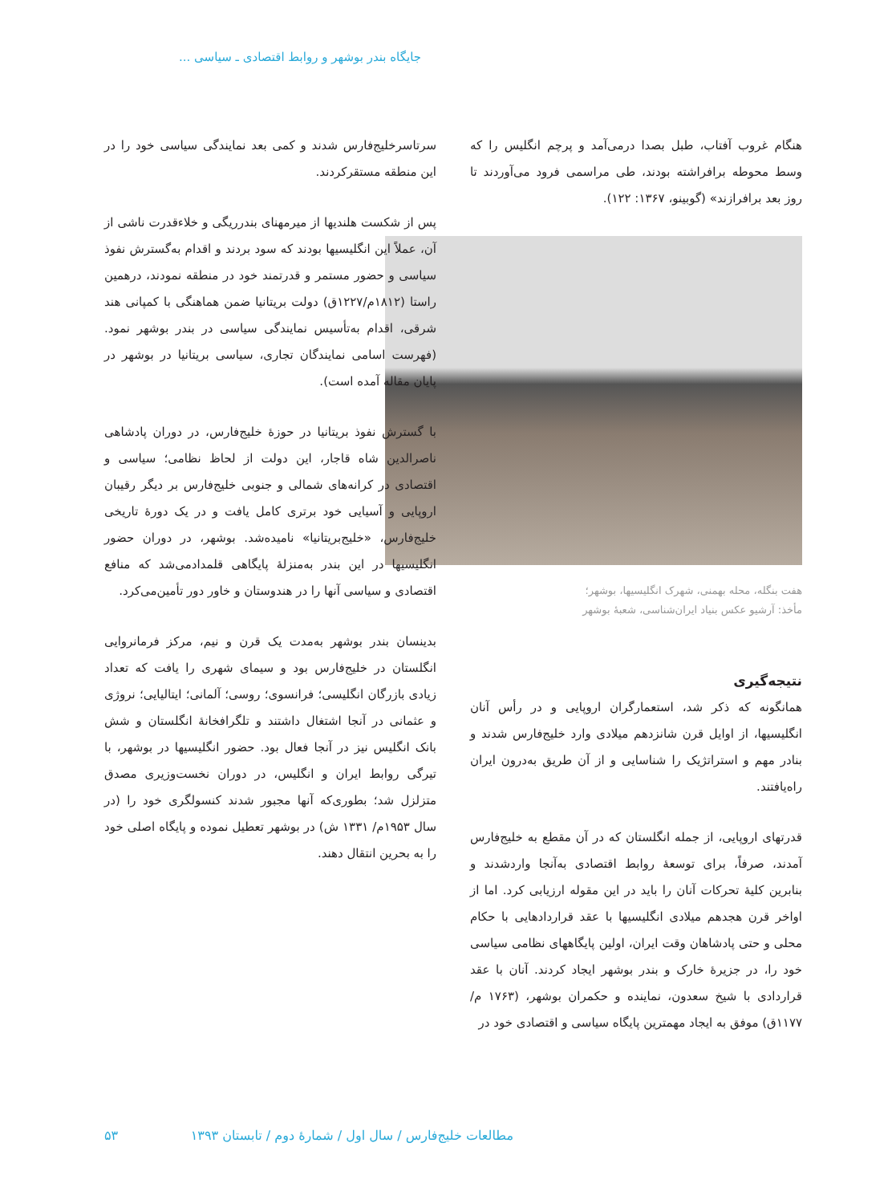جایگاه بندر بوشهر و روابط اقتصادی ـ سیاسی ...
هنگام غروب آفتاب، طبل بصدا درمی‌آمد و پرچم انگلیس را که وسط محوطه برافراشته بودند، طی مراسمی فرود می‌آوردند تا روز بعد برافرازند» (گوبینو، ۱۳۶۷: ۱۲۲).
هفت بنگله، محله بهمنی، شهرک انگلیسیها، بوشهر؛
مأخذ: آرشیو عکس بنیاد ایران‌شناسی، شعبهٔ بوشهر
نتیجه‌گیری
همانگونه که ذکر شد، استعمارگران اروپایی و در رأس آنان انگلیسیها، از اوایل قرن شانزدهم میلادی وارد خلیج‌فارس شدند و بنادر مهم و استراتژیک را شناسایی و از آن طریق به‌درون ایران راه‌یافتند.
قدرتهای اروپایی، از جمله انگلستان که در آن مقطع به خلیج‌فارس آمدند، صرفاً، برای توسعهٔ روابط اقتصادی به‌آنجا واردشدند و بنابرین کلیهٔ تحرکات آنان را باید در این مقوله ارزیابی کرد. اما از اواخر قرن هجدهم میلادی انگلیسیها با عقد قراردادهایی با حکام محلی و حتی پادشاهان وقت ایران، اولین پایگاههای نظامی سیاسی خود را، در جزیرهٔ خارک و بندر بوشهر ایجاد کردند. آنان با عقد قراردادی با شیخ سعدون، نماینده و حکمران بوشهر، (۱۷۶۳ م/ ۱۱۷۷ق) موفق به ایجاد مهمترین پایگاه سیاسی و اقتصادی خود در
سرتاسرخلیج‌فارس شدند و کمی بعد نمایندگی سیاسی خود را در این منطقه مستقرکردند.
پس از شکست هلندیها از میرمهنای بندرریگی و خلاءقدرت ناشی از آن، عملاً این انگلیسیها بودند که سود بردند و اقدام به‌گسترش نفوذ سیاسی و حضور مستمر و قدرتمند خود در منطقه نمودند، درهمین راستا (۱۸۱۲م/۱۲۲۷ق) دولت بریتانیا ضمن هماهنگی با کمپانی هند شرقی، اقدام به‌تأسیس نمایندگی سیاسی در بندر بوشهر نمود. (فهرست اسامی نمایندگان تجاری، سیاسی بریتانیا در بوشهر در پایان مقاله آمده است).
با گسترش نفوذ بریتانیا در حوزهٔ خلیج‌فارس، در دوران پادشاهی ناصرالدین شاه قاجار، این دولت از لحاظ نظامی؛ سیاسی و اقتصادی در کرانه‌های شمالی و جنوبی خلیج‌فارس بر دیگر رقیبان اروپایی و آسیایی خود برتری کامل یافت و در یک دورهٔ تاریخی خلیج‌فارس، «خلیج‌بریتانیا» نامیده‌شد. بوشهر، در دوران حضور انگلیسیها در این بندر به‌منزلهٔ پایگاهی قلمدادمی‌شد که منافع اقتصادی و سیاسی آنها را در هندوستان و خاور دور تأمین‌می‌کرد.
بدینسان بندر بوشهر به‌مدت یک قرن و نیم، مرکز فرمانروایی انگلستان در خلیج‌فارس بود و سیمای شهری را یافت که تعداد زیادی بازرگان انگلیسی؛ فرانسوی؛ روسی؛ آلمانی؛ ایتالیایی؛ نروژی و عثمانی در آنجا اشتغال داشتند و تلگرافخانهٔ انگلستان و شش بانک انگلیس نیز در آنجا فعال بود. حضور انگلیسیها در بوشهر، با تیرگی روابط ایران و انگلیس، در دوران نخست‌وزیری مصدق متزلزل شد؛ بطوری‌که آنها مجبور شدند کنسولگری خود را (در سال ۱۹۵۳م/ ۱۳۳۱ ش) در بوشهر تعطیل نموده و پایگاه اصلی خود را به بحرین انتقال دهند.
مطالعات خلیج‌فارس / سال اول / شمارهٔ دوم / تابستان ۱۳۹۳ ۵۳